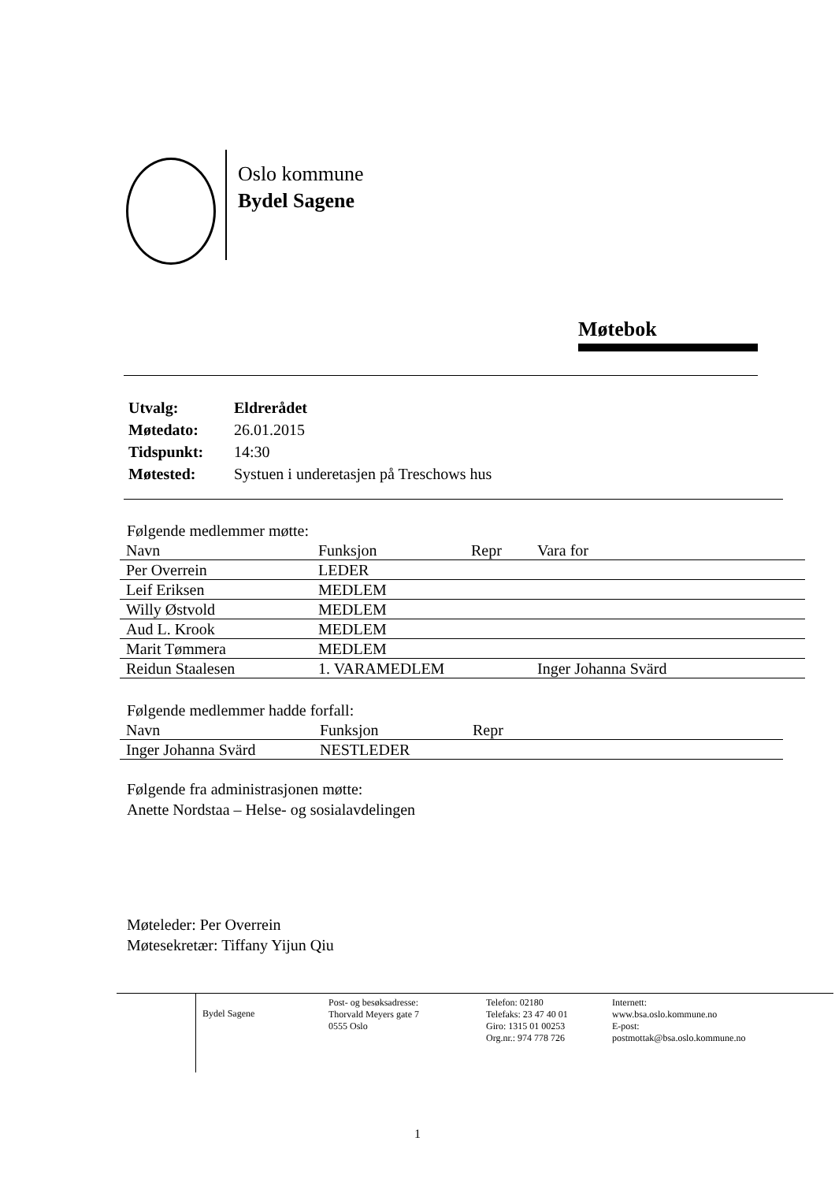Oslo kommune
Bydel Sagene
Møtebok
| Utvalg: | Eldrerådet |
| Møtedato: | 26.01.2015 |
| Tidspunkt: | 14:30 |
| Møtested: | Systuen i underetasjen på Treschows hus |
Følgende medlemmer møtte:
| Navn | Funksjon | Repr | Vara for |
| --- | --- | --- | --- |
| Per Overrein | LEDER | | |
| Leif Eriksen | MEDLEM | | |
| Willy Østvold | MEDLEM | | |
| Aud L. Krook | MEDLEM | | |
| Marit Tømmera | MEDLEM | | |
| Reidun Staalesen | 1. VARAMEDLEM | | Inger Johanna Svärd |
Følgende medlemmer hadde forfall:
| Navn | Funksjon | Repr |
| --- | --- | --- |
| Inger Johanna Svärd | NESTLEDER | |
Følgende fra administrasjonen møtte:
Anette Nordstaa – Helse- og sosialavdelingen
Møteleder: Per Overrein
Møtesekretær: Tiffany Yijun Qiu
Bydel Sagene
Post- og besøksadresse:
Thorvald Meyers gate 7
0555 Oslo
Telefon: 02180
Telefaks: 23 47 40 01
Giro: 1315 01 00253
Org.nr.: 974 778 726
Internett:
www.bsa.oslo.kommune.no
E-post:
postmottak@bsa.oslo.kommune.no
1